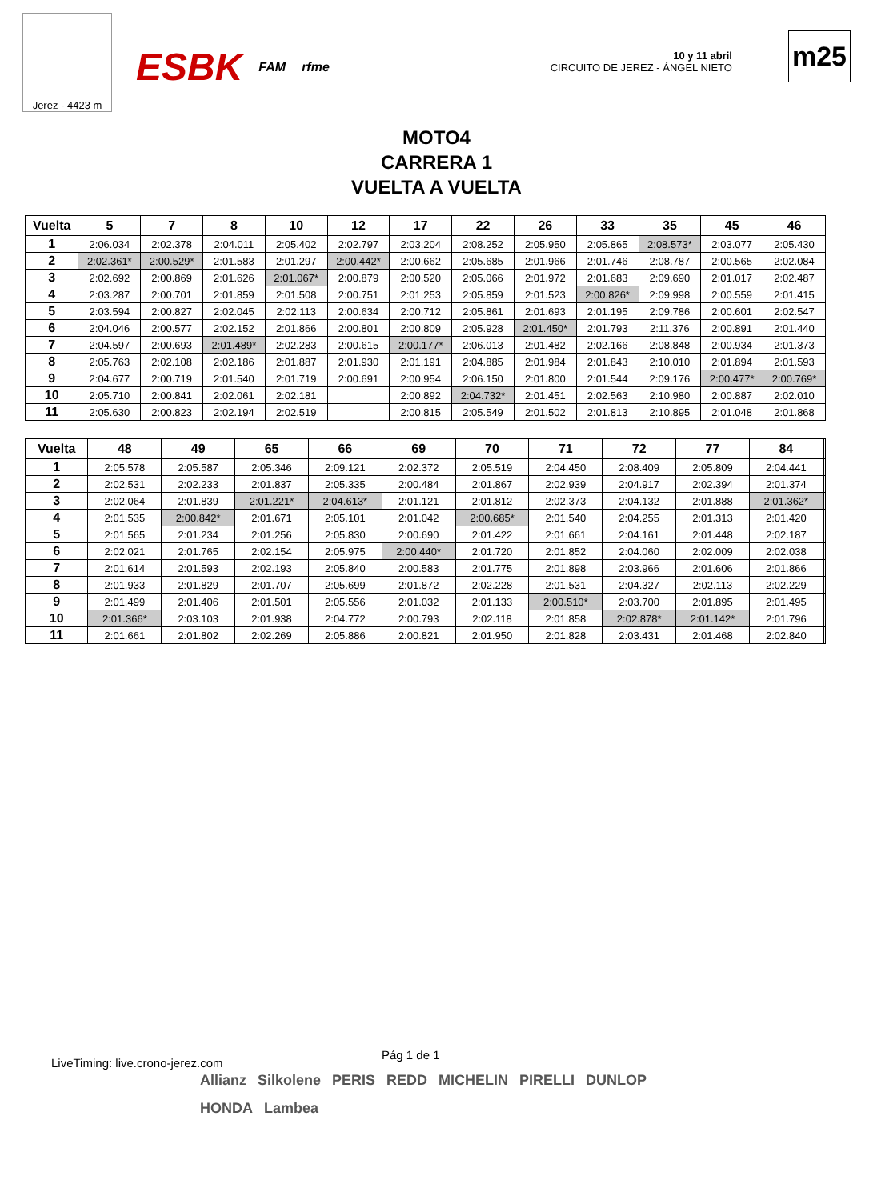Jerez - 4423 m
ESBK FAM rfme
10 y 11 abril
CIRCUITO DE JEREZ - ÁNGEL NIETO
m25
MOTO4
CARRERA 1
VUELTA A VUELTA
| Vuelta | 5 | 7 | 8 | 10 | 12 | 17 | 22 | 26 | 33 | 35 | 45 | 46 |
| --- | --- | --- | --- | --- | --- | --- | --- | --- | --- | --- | --- | --- |
| 1 | 2:06.034 | 2:02.378 | 2:04.011 | 2:05.402 | 2:02.797 | 2:03.204 | 2:08.252 | 2:05.950 | 2:05.865 | 2:08.573* | 2:03.077 | 2:05.430 |
| 2 | 2:02.361* | 2:00.529* | 2:01.583 | 2:01.297 | 2:00.442* | 2:00.662 | 2:05.685 | 2:01.966 | 2:01.746 | 2:08.787 | 2:00.565 | 2:02.084 |
| 3 | 2:02.692 | 2:00.869 | 2:01.626 | 2:01.067* | 2:00.879 | 2:00.520 | 2:05.066 | 2:01.972 | 2:01.683 | 2:09.690 | 2:01.017 | 2:02.487 |
| 4 | 2:03.287 | 2:00.701 | 2:01.859 | 2:01.508 | 2:00.751 | 2:01.253 | 2:05.859 | 2:01.523 | 2:00.826* | 2:09.998 | 2:00.559 | 2:01.415 |
| 5 | 2:03.594 | 2:00.827 | 2:02.045 | 2:02.113 | 2:00.634 | 2:00.712 | 2:05.861 | 2:01.693 | 2:01.195 | 2:09.786 | 2:00.601 | 2:02.547 |
| 6 | 2:04.046 | 2:00.577 | 2:02.152 | 2:01.866 | 2:00.801 | 2:00.809 | 2:05.928 | 2:01.450* | 2:01.793 | 2:11.376 | 2:00.891 | 2:01.440 |
| 7 | 2:04.597 | 2:00.693 | 2:01.489* | 2:02.283 | 2:00.615 | 2:00.177* | 2:06.013 | 2:01.482 | 2:02.166 | 2:08.848 | 2:00.934 | 2:01.373 |
| 8 | 2:05.763 | 2:02.108 | 2:02.186 | 2:01.887 | 2:01.930 | 2:01.191 | 2:04.885 | 2:01.984 | 2:01.843 | 2:10.010 | 2:01.894 | 2:01.593 |
| 9 | 2:04.677 | 2:00.719 | 2:01.540 | 2:01.719 | 2:00.691 | 2:00.954 | 2:06.150 | 2:01.800 | 2:01.544 | 2:09.176 | 2:00.477* | 2:00.769* |
| 10 | 2:05.710 | 2:00.841 | 2:02.061 | 2:02.181 | | 2:00.892 | 2:04.732* | 2:01.451 | 2:02.563 | 2:10.980 | 2:00.887 | 2:02.010 |
| 11 | 2:05.630 | 2:00.823 | 2:02.194 | 2:02.519 | | 2:00.815 | 2:05.549 | 2:01.502 | 2:01.813 | 2:10.895 | 2:01.048 | 2:01.868 |
| Vuelta | 48 | 49 | 65 | 66 | 69 | 70 | 71 | 72 | 77 | 84 | | |
| --- | --- | --- | --- | --- | --- | --- | --- | --- | --- | --- | --- | --- |
| 1 | 2:05.578 | 2:05.587 | 2:05.346 | 2:09.121 | 2:02.372 | 2:05.519 | 2:04.450 | 2:08.409 | 2:05.809 | 2:04.441 | | |
| 2 | 2:02.531 | 2:02.233 | 2:01.837 | 2:05.335 | 2:00.484 | 2:01.867 | 2:02.939 | 2:04.917 | 2:02.394 | 2:01.374 | | |
| 3 | 2:02.064 | 2:01.839 | 2:01.221* | 2:04.613* | 2:01.121 | 2:01.812 | 2:02.373 | 2:04.132 | 2:01.888 | 2:01.362* | | |
| 4 | 2:01.535 | 2:00.842* | 2:01.671 | 2:05.101 | 2:01.042 | 2:00.685* | 2:01.540 | 2:04.255 | 2:01.313 | 2:01.420 | | |
| 5 | 2:01.565 | 2:01.234 | 2:01.256 | 2:05.830 | 2:00.690 | 2:01.422 | 2:01.661 | 2:04.161 | 2:01.448 | 2:02.187 | | |
| 6 | 2:02.021 | 2:01.765 | 2:02.154 | 2:05.975 | 2:00.440* | 2:01.720 | 2:01.852 | 2:04.060 | 2:02.009 | 2:02.038 | | |
| 7 | 2:01.614 | 2:01.593 | 2:02.193 | 2:05.840 | 2:00.583 | 2:01.775 | 2:01.898 | 2:03.966 | 2:01.606 | 2:01.866 | | |
| 8 | 2:01.933 | 2:01.829 | 2:01.707 | 2:05.699 | 2:01.872 | 2:02.228 | 2:01.531 | 2:04.327 | 2:02.113 | 2:02.229 | | |
| 9 | 2:01.499 | 2:01.406 | 2:01.501 | 2:05.556 | 2:01.032 | 2:01.133 | 2:00.510* | 2:03.700 | 2:01.895 | 2:01.495 | | |
| 10 | 2:01.366* | 2:03.103 | 2:01.938 | 2:04.772 | 2:00.793 | 2:02.118 | 2:01.858 | 2:02.878* | 2:01.142* | 2:01.796 | | |
| 11 | 2:01.661 | 2:01.802 | 2:02.269 | 2:05.886 | 2:00.821 | 2:01.950 | 2:01.828 | 2:03.431 | 2:01.468 | 2:02.840 | | |
LiveTiming: live.crono-jerez.com
Pág 1 de 1
Allianz Silkolene PERIS REDD MICHELIN PIRELLI DUNLOP HONDA Lambea